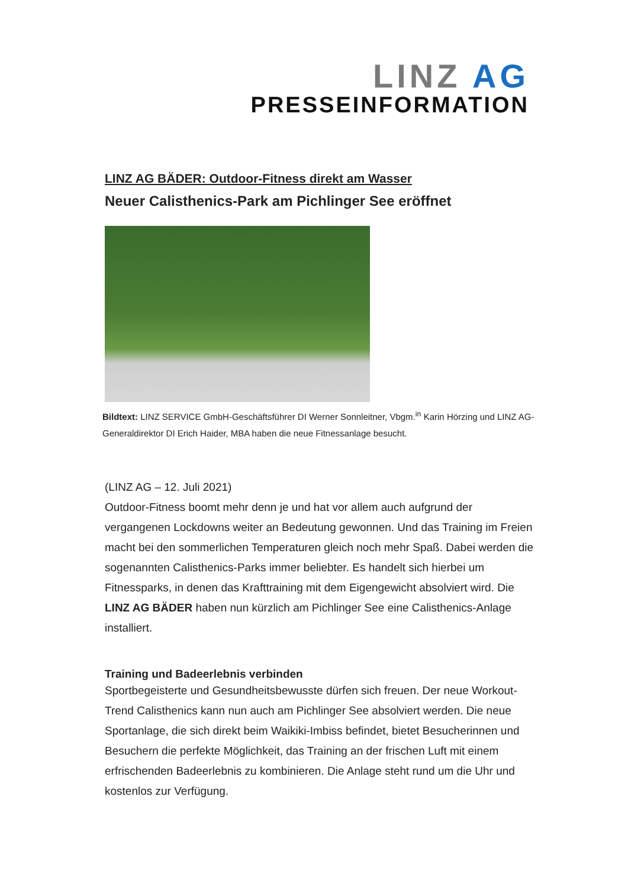LINZ AG
PRESSEINFORMATION
LINZ AG BÄDER: Outdoor-Fitness direkt am Wasser
Neuer Calisthenics-Park am Pichlinger See eröffnet
Bildtext: LINZ SERVICE GmbH-Geschäftsführer DI Werner Sonnleitner, Vbgm.<sup>in</sup> Karin Hörzing und LINZ AG-Generaldirektor DI Erich Haider, MBA haben die neue Fitnessanlage besucht.
(LINZ AG – 12. Juli 2021)
Outdoor-Fitness boomt mehr denn je und hat vor allem auch aufgrund der vergangenen Lockdowns weiter an Bedeutung gewonnen. Und das Training im Freien macht bei den sommerlichen Temperaturen gleich noch mehr Spaß. Dabei werden die sogenannten Calisthenics-Parks immer beliebter. Es handelt sich hierbei um Fitnessparks, in denen das Krafttraining mit dem Eigengewicht absolviert wird. Die LINZ AG BÄDER haben nun kürzlich am Pichlinger See eine Calisthenics-Anlage installiert.
Training und Badeerlebnis verbinden
Sportbegeisterte und Gesundheitsbewusste dürfen sich freuen. Der neue Workout-Trend Calisthenics kann nun auch am Pichlinger See absolviert werden. Die neue Sportanlage, die sich direkt beim Waikiki-Imbiss befindet, bietet Besucherinnen und Besuchern die perfekte Möglichkeit, das Training an der frischen Luft mit einem erfrischenden Badeerlebnis zu kombinieren. Die Anlage steht rund um die Uhr und kostenlos zur Verfügung.